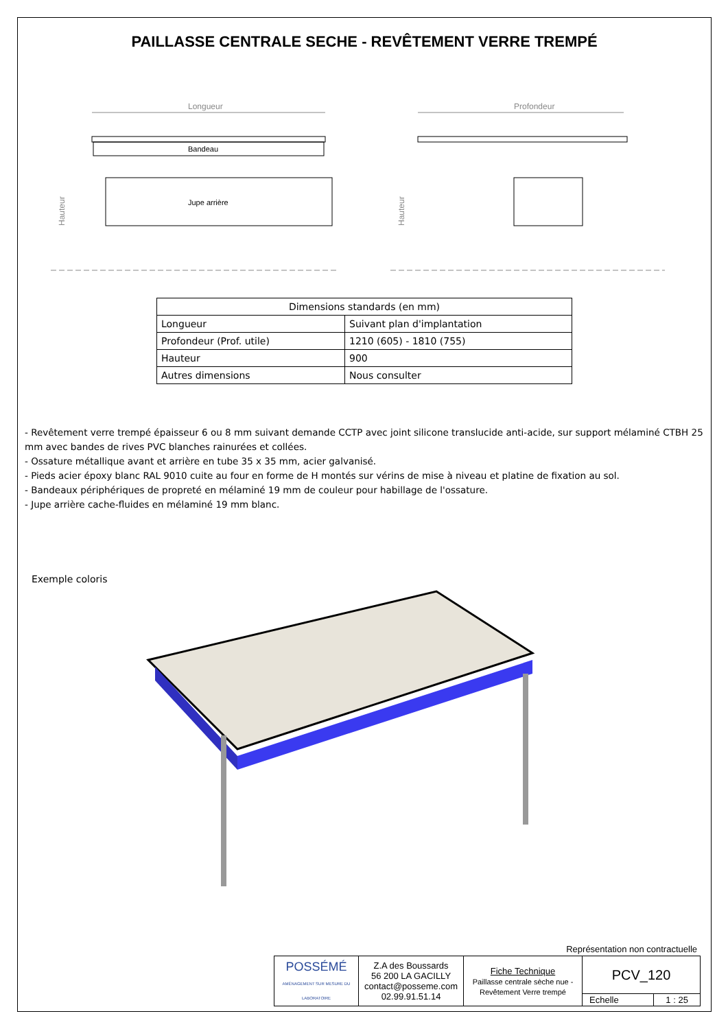PAILLASSE CENTRALE SECHE - REVÊTEMENT VERRE TREMPÉ
Longueur
Bandeau
Jupe arrière
Hauteur
Profondeur
Hauteur
| Dimensions standards (en mm) | |
| --- | --- |
| Longueur | Suivant plan d'implantation |
| Profondeur (Prof. utile) | 1210 (605) - 1810 (755) |
| Hauteur | 900 |
| Autres dimensions | Nous consulter |
- Revêtement verre trempé épaisseur 6 ou 8 mm suivant demande CCTP avec joint silicone translucide anti-acide, sur support mélaminé CTBH 25 mm avec bandes de rives PVC blanches rainurées et collées.
- Ossature métallique avant et arrière en tube 35 x 35 mm, acier galvanisé.
- Pieds acier époxy blanc RAL 9010 cuite au four en forme de H montés sur vérins de mise à niveau et platine de fixation au sol.
- Bandeaux périphériques de propreté en mélaminé 19 mm de couleur pour habillage de l'ossature.
- Jupe arrière cache-fluides en mélaminé 19 mm blanc.
Exemple coloris
Représentation non contractuelle
| POSSÉMÉ AMÉNAGEMENT SUR MESURE DU LABORATOIRE | Z.A des Boussards 56 200 LA GACILLY contact@posseme.com 02.99.91.51.14 | Fiche Technique Paillasse centrale sèche nue - Revêtement Verre trempé | PCV_120 | |
| | | | Echelle | 1 : 25 |